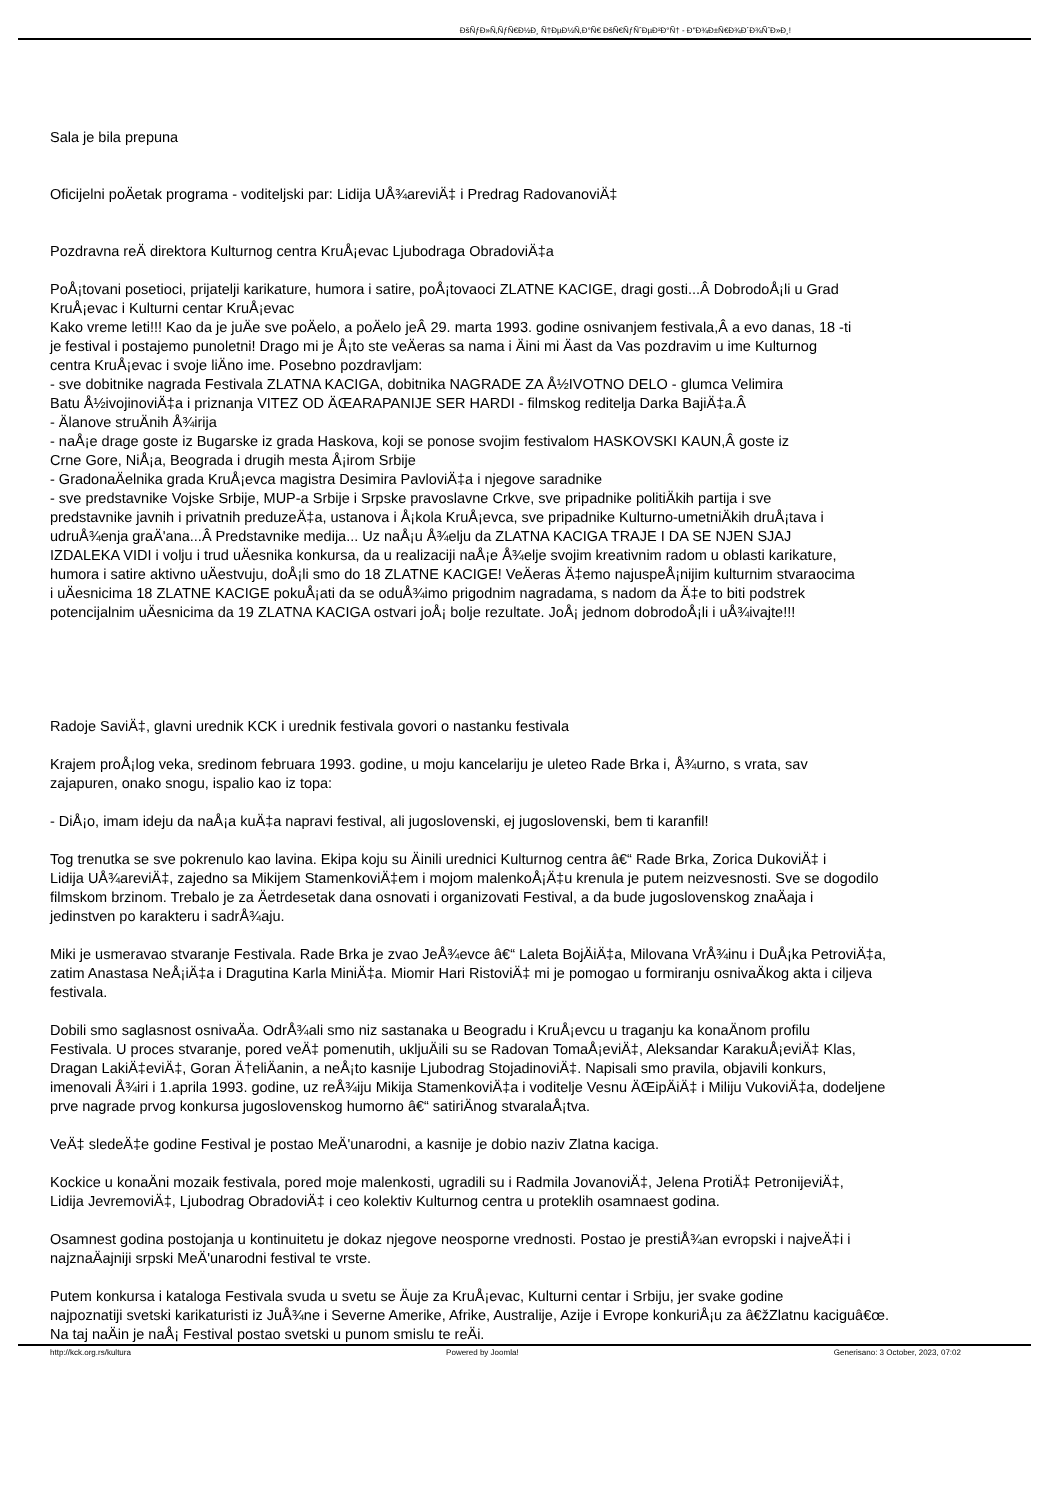ÐšÑƒÐ»Ñ‚ÑƒÑ€Ð½Ð¸ Ñ†ÐµÐ½Ñ‚Ð°Ñ€ ÐšÑ€ÑƒÑˆÐµÐ²Ð°Ñ† - Ð"Ð¾Ð±Ñ€Ð¾Ð´Ð¾ÑˆÐ»Ð¸!
Sala je bila prepuna
Oficijelni poÄetak programa - voditeljski par: Lidija UÅ¾areviÄ‡ i Predrag RadovanoviÄ‡
Pozdravna reÄ direktora Kulturnog centra KruÅ¡evac Ljubodraga ObradoviÄ‡a
PoÅ¡tovani posetioci, prijatelji karikature, humora i satire, poÅ¡tovaoci ZLATNE KACIGE, dragi gosti...Â DobrodoÅ¡li u Grad
KruÅ¡evac i Kulturni centar KruÅ¡evac
Kako vreme leti!!! Kao da je juÄe sve poÄelo, a poÄelo jeÂ 29. marta 1993. godine osnivanjem festivala,Â a evo danas, 18 -ti
je festival i postajemo punoletni! Drago mi je Å¡to ste veÄeras sa nama i Äini mi Äast da Vas pozdravim u ime Kulturnog
centra KruÅ¡evac i svoje liÄno ime. Posebno pozdravljam:
- sve dobitnike nagrada Festivala ZLATNA KACIGA, dobitnika NAGRADE ZA Å½IVOTNO DELO - glumca Velimira
Batu Å½ivojinoviÄ‡a i priznanja VITEZ OD ÄŒARAPANIJE SER HARDI - filmskog reditelja Darka BajiÄ‡a.Â
- Älanove struÄnih Å¾irija
- naÅ¡e drage goste iz Bugarske iz grada Haskova, koji se ponose svojim festivalom HASKOVSKI KAUN,Â goste iz
Crne Gore, NiÅ¡a, Beograda i drugih mesta Å¡irom Srbije
- GradonaÄelnika grada KruÅ¡evca magistra Desimira PavloviÄ‡a i njegove saradnike
- sve predstavnike Vojske Srbije, MUP-a Srbije i Srpske pravoslavne Crkve, sve pripadnike politiÄkih partija i sve
predstavnike javnih i privatnih preduzeÄ‡a, ustanova i Å¡kola KruÅ¡evca, sve pripadnike Kulturno-umetniÄkih druÅ¡tava i
udruÅ¾enja graÄ'ana...Â Predstavnike medija... Uz naÅ¡u Å¾elju da ZLATNA KACIGA TRAJE I DA SE NJEN SJAJ
IZDALEKA VIDI i volju i trud uÄesnika konkursa, da u realizaciji naÅ¡e Å¾elje svojim kreativnim radom u oblasti karikature,
humora i satire aktivno uÄestvuju, doÅ¡li smo do 18 ZLATNE KACIGE! VeÄeras Ä‡emo najuspeÅ¡nijim kulturnim stvaraocima
i uÄesnicima 18 ZLATNE KACIGE pokuÅ¡ati da se oduÅ¾imo prigodnim nagradama, s nadom da Ä‡e to biti podstrek
potencijalnim uÄesnicima da 19 ZLATNA KACIGA ostvari joÅ¡ bolje rezultate. JoÅ¡ jednom dobrodoÅ¡li i uÅ¾ivajte!!!
Radoje SaviÄ‡, glavni urednik KCK i urednik festivala govori o nastanku festivala
Krajem proÅ¡log veka, sredinom februara 1993. godine, u moju kancelariju je uleteo Rade Brka i, Å¾urno, s vrata, sav
zajapuren, onako snogu, ispalio kao iz topa:
- DiÅ¡o, imam ideju da naÅ¡a kuÄ‡a napravi festival, ali jugoslovenski, ej jugoslovenski, bem ti karanfil!
Tog trenutka se sve pokrenulo kao lavina. Ekipa koju su Äinili urednici Kulturnog centra â€“ Rade Brka, Zorica DukoviÄ‡ i
Lidija UÅ¾areviÄ‡, zajedno sa Mikijem StamenkoviÄ‡em i mojom malenkoÅ¡Ä‡u krenula je putem neizvesnosti. Sve se dogodilo
filmskom brzinom. Trebalo je za Äetrdesetak dana osnovati i organizovati Festival, a da bude jugoslovenskog znaÄaja i
jedinstven po karakteru i sadrÅ¾aju.
Miki je usmeravao stvaranje Festivala. Rade Brka je zvao JeÅ¾evce â€“ Laleta BojÄiÄ‡a, Milovana VrÅ¾inu i DuÅ¡ka PetroviÄ‡a,
zatim Anastasa NeÅ¡iÄ‡a i Dragutina Karla MiniÄ‡a. Miomir Hari RistoviÄ‡ mi je pomogao u formiranju osnivaÄkog akta i ciljeva
festivala.
Dobili smo saglasnost osnivaÄa. OdrÅ¾ali smo niz sastanaka u Beogradu i KruÅ¡evcu u traganju ka konaÄnom profilu
Festivala. U proces stvaranje, pored veÄ‡ pomenutih, ukljuÄili su se Radovan TomaÅ¡eviÄ‡, Aleksandar KarakuÅ¡eviÄ‡ Klas,
Dragan LakiÄ‡eviÄ‡, Goran Ä†eliÄanin, a neÅ¡to kasnije Ljubodrag StojadinoviÄ‡. Napisali smo pravila, objavili konkurs,
imenovali Å¾iri i 1.aprila 1993. godine, uz reÅ¾iju Mikija StamenkoviÄ‡a i voditelje Vesnu ÄŒipÄiÄ‡ i Miliju VukoviÄ‡a, dodeljene
prve nagrade prvog konkursa jugoslovenskog humorno â€“ satiriÄnog stvaralaÅ¡tva.
VeÄ‡ sledeÄ‡e godine Festival je postao MeÄ'unarodni, a kasnije je dobio naziv Zlatna kaciga.
Kockice u konaÄni mozaik festivala, pored moje malenkosti, ugradili su i Radmila JovanoviÄ‡, Jelena ProtiÄ‡ PetronijeviÄ‡,
Lidija JevremoviÄ‡, Ljubodrag ObradoviÄ‡ i ceo kolektiv Kulturnog centra u proteklih osamnaest godina.
Osamnest godina postojanja u kontinuitetu je dokaz njegove neosporne vrednosti. Postao je prestiÅ¾an evropski i najveÄ‡i i
najznaÄajniji srpski MeÄ'unarodni festival te vrste.
Putem konkursa i kataloga Festivala svuda u svetu se Äuje za KruÅ¡evac, Kulturni centar i Srbiju, jer svake godine
najpoznatiji svetski karikaturisti iz JuÅ¾ne i Severne Amerike, Afrike, Australije, Azije i Evrope konkuriÅ¡u za â€žZlatnu kaciguâ€œ.
Na taj naÄin je naÅ¡ Festival postao svetski u punom smislu te reÄi.
http://kck.org.rs/kultura Powered by Joomla! Generisano: 3 October, 2023, 07:02